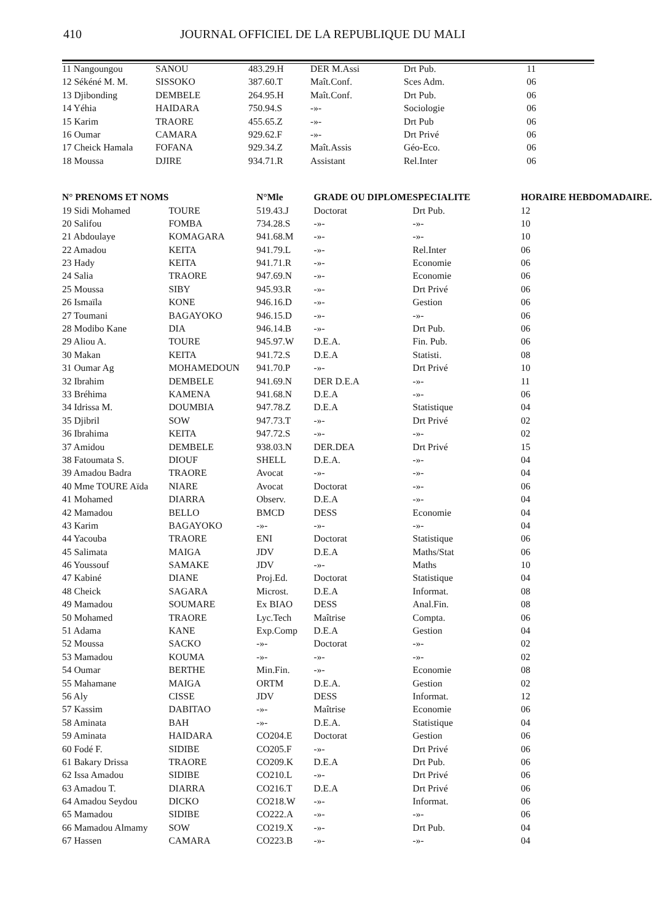410 JOURNAL OFFICIEL DE LA REPUBLIQUE DU MALI
| 11 Nangoungou | SANOU | 483.29.H | DER M.Assi | Drt Pub. | 11 |
| 12 Sékéné M. M. | SISSOKO | 387.60.T | Maît.Conf. | Sces Adm. | 06 |
| 13 Djibonding | DEMBELE | 264.95.H | Maît.Conf. | Drt Pub. | 06 |
| 14 Yéhia | HAIDARA | 750.94.S | -»- | Sociologie | 06 |
| 15 Karim | TRAORE | 455.65.Z | -»- | Drt Pub | 06 |
| 16 Oumar | CAMARA | 929.62.F | -»- | Drt Privé | 06 |
| 17 Cheick Hamala | FOFANA | 929.34.Z | Maît.Assis | Géo-Eco. | 06 |
| 18 Moussa | DJIRE | 934.71.R | Assistant | Rel.Inter | 06 |
| N° PRENOMS ET NOMS | | N°Mle | GRADE OU DIPLOME | SPECIALITE | HORAIRE HEBDOMADAIRE. |
| --- | --- | --- | --- | --- | --- |
| 19 Sidi Mohamed | TOURE | 519.43.J | Doctorat | Drt Pub. | 12 |
| 20 Salifou | FOMBA | 734.28.S | -»- | -»- | 10 |
| 21 Abdoulaye | KOMAGARA | 941.68.M | -»- | -»- | 10 |
| 22 Amadou | KEITA | 941.79.L | -»- | Rel.Inter | 06 |
| 23 Hady | KEITA | 941.71.R | -»- | Economie | 06 |
| 24 Salia | TRAORE | 947.69.N | -»- | Economie | 06 |
| 25 Moussa | SIBY | 945.93.R | -»- | Drt Privé | 06 |
| 26 Ismaïla | KONE | 946.16.D | -»- | Gestion | 06 |
| 27 Toumani | BAGAYOKO | 946.15.D | -»- | -»- | 06 |
| 28 Modibo Kane | DIA | 946.14.B | -»- | Drt Pub. | 06 |
| 29 Aliou A. | TOURE | 945.97.W | D.E.A. | Fin. Pub. | 06 |
| 30 Makan | KEITA | 941.72.S | D.E.A | Statisti. | 08 |
| 31 Oumar Ag | MOHAMEDOUN | 941.70.P | -»- | Drt Privé | 10 |
| 32 Ibrahim | DEMBELE | 941.69.N | DER D.E.A | -»- | 11 |
| 33 Bréhima | KAMENA | 941.68.N | D.E.A | -»- | 06 |
| 34 Idrissa M. | DOUMBIA | 947.78.Z | D.E.A | Statistique | 04 |
| 35 Djibril | SOW | 947.73.T | -»- | Drt Privé | 02 |
| 36 Ibrahima | KEITA | 947.72.S | -»- | -»- | 02 |
| 37 Amidou | DEMBELE | 938.03.N | DER.DEA | Drt Privé | 15 |
| 38 Fatoumata S. | DIOUF | SHELL | D.E.A. | -»- | 04 |
| 39 Amadou Badra | TRAORE | Avocat | -»- | -»- | 04 |
| 40 Mme TOURE Aïda | NIARE | Avocat | Doctorat | -»- | 06 |
| 41 Mohamed | DIARRA | Observ. | D.E.A | -»- | 04 |
| 42 Mamadou | BELLO | BMCD | DESS | Economie | 04 |
| 43 Karim | BAGAYOKO | -»- | -»- | -»- | 04 |
| 44 Yacouba | TRAORE | ENI | Doctorat | Statistique | 06 |
| 45 Salimata | MAIGA | JDV | D.E.A | Maths/Stat | 06 |
| 46 Youssouf | SAMAKE | JDV | -»- | Maths | 10 |
| 47 Kabiné | DIANE | Proj.Ed. | Doctorat | Statistique | 04 |
| 48 Cheick | SAGARA | Microst. | D.E.A | Informat. | 08 |
| 49 Mamadou | SOUMARE | Ex BIAO | DESS | Anal.Fin. | 08 |
| 50 Mohamed | TRAORE | Lyc.Tech | Maîtrise | Compta. | 06 |
| 51 Adama | KANE | Exp.Comp | D.E.A | Gestion | 04 |
| 52 Moussa | SACKO | -»- | Doctorat | -»- | 02 |
| 53 Mamadou | KOUMA | -»- | -»- | -»- | 02 |
| 54 Oumar | BERTHE | Min.Fin. | -»- | Economie | 08 |
| 55 Mahamane | MAIGA | ORTM | D.E.A. | Gestion | 02 |
| 56 Aly | CISSE | JDV | DESS | Informat. | 12 |
| 57 Kassim | DABITAO | -»- | Maîtrise | Economie | 06 |
| 58 Aminata | BAH | -»- | D.E.A. | Statistique | 04 |
| 59 Aminata | HAIDARA | CO204.E | Doctorat | Gestion | 06 |
| 60 Fodé F. | SIDIBE | CO205.F | -»- | Drt Privé | 06 |
| 61 Bakary Drissa | TRAORE | CO209.K | D.E.A | Drt Pub. | 06 |
| 62 Issa Amadou | SIDIBE | CO210.L | -»- | Drt Privé | 06 |
| 63 Amadou T. | DIARRA | CO216.T | D.E.A | Drt Privé | 06 |
| 64 Amadou Seydou | DICKO | CO218.W | -»- | Informat. | 06 |
| 65 Mamadou | SIDIBE | CO222.A | -»- | -»- | 06 |
| 66 Mamadou Almamy | SOW | CO219.X | -»- | Drt Pub. | 04 |
| 67 Hassen | CAMARA | CO223.B | -»- | -»- | 04 |